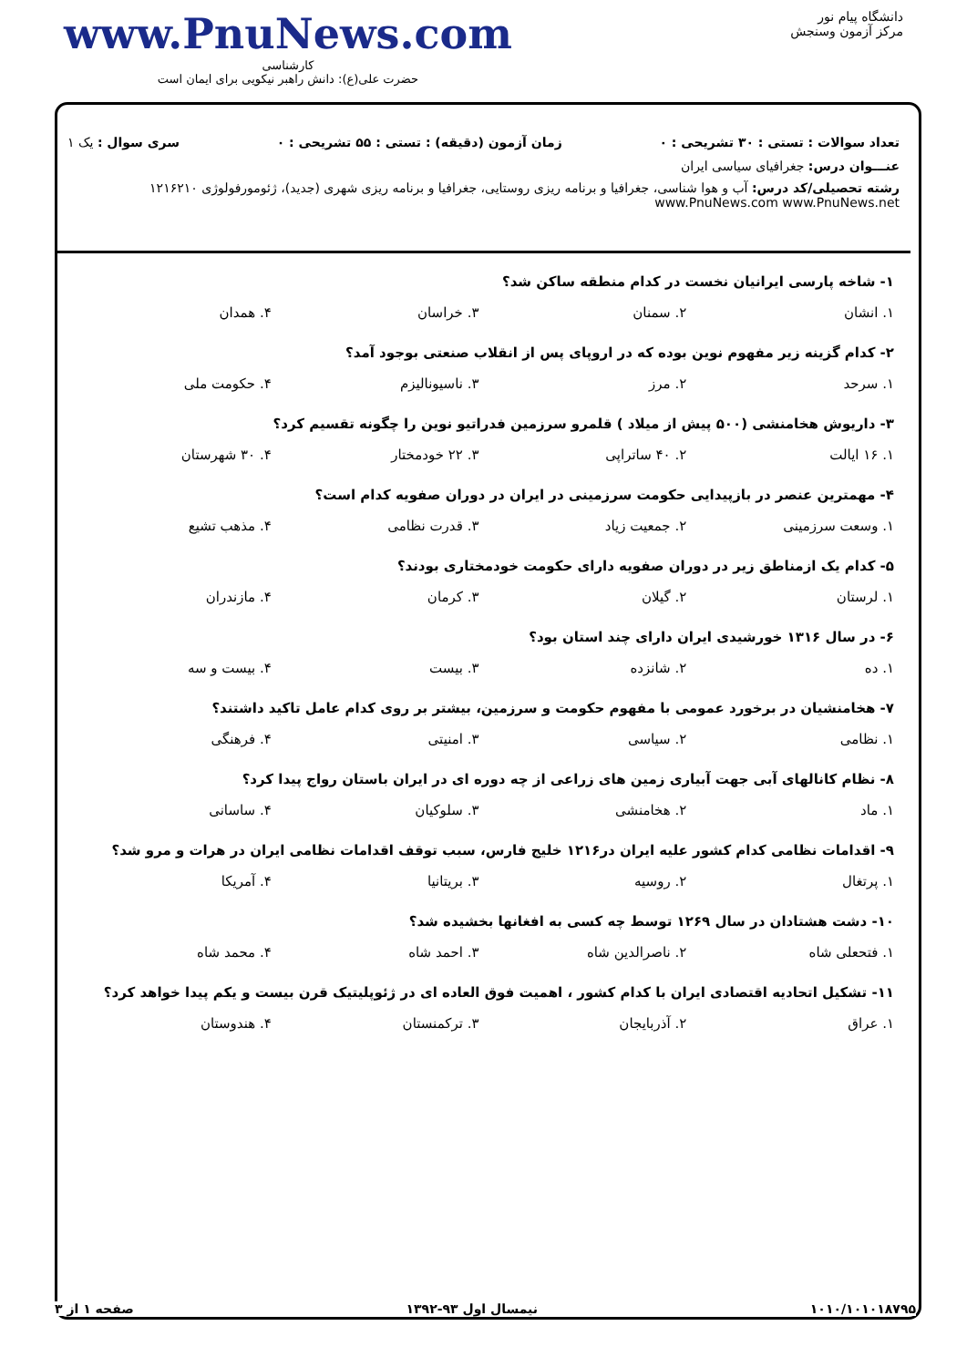دانشگاه پیام نور
مرکز آزمون وسنجش
www.PnuNews.com
کارشناسی
حضرت علی(ع): دانش راهبر نیکویی برای ایمان است
تعداد سوالات : تستی : ۳۰ تشریحی : ۰ زمان آزمون (دقیقه) : تستی : ۵۵ تشریحی : ۰ سری سوال : یک ۱
عنـــوان درس: جغرافیای سیاسی ایران
رشته تحصیلی/کد درس: آب و هوا شناسی، جغرافیا و برنامه ریزی روستایی، جغرافیا و برنامه ریزی شهری (جدید)، ژئومورفولوژی ۱۲۱۶۲۱۰ www.PnuNews.com www.PnuNews.net
۱- شاخه پارسی ایرانیان نخست در کدام منطقه ساکن شد؟
| ۱. انشان | ۲. سمنان | ۳. خراسان | ۴. همدان |
۲- کدام گزینه زیر مفهوم نوین بوده که در اروپای پس از انقلاب صنعتی بوجود آمد؟
| ۱. سرحد | ۲. مرز | ۳. ناسیونالیزم | ۴. حکومت ملی |
۳- داریوش هخامنشی (۵۰۰ پیش از میلاد ) قلمرو سرزمین فدراتیو نوین را چگونه تقسیم کرد؟
| ۱. ۱۶ ایالت | ۲. ۴۰ ساتراپی | ۳. ۲۲ خودمختار | ۴. ۳۰ شهرستان |
۴- مهمترین عنصر در بازپیدایی حکومت سرزمینی در ایران در دوران صفویه کدام است؟
| ۱. وسعت سرزمینی | ۲. جمعیت زیاد | ۳. قدرت نظامی | ۴. مذهب تشیع |
۵- کدام یک ازمناطق زیر در دوران صفویه دارای حکومت خودمختاری بودند؟
| ۱. لرستان | ۲. گیلان | ۳. کرمان | ۴. مازندران |
۶- در سال ۱۳۱۶ خورشیدی ایران دارای چند استان بود؟
| ۱. ده | ۲. شانزده | ۳. بیست | ۴. بیست و سه |
۷- هخامنشیان در برخورد عمومی با مفهوم حکومت و سرزمین، بیشتر بر روی کدام عامل تاکید داشتند؟
| ۱. نظامی | ۲. سیاسی | ۳. امنیتی | ۴. فرهنگی |
۸- نظام کانالهای آبی جهت آبیاری زمین های زراعی از چه دوره ای در ایران باستان رواج پیدا کرد؟
| ۱. ماد | ۲. هخامنشی | ۳. سلوکیان | ۴. ساسانی |
۹- اقدامات نظامی کدام کشور علیه ایران در۱۲۱۶ خلیج فارس، سبب توقف اقدامات نظامی ایران در هرات و مرو شد؟
| ۱. پرتغال | ۲. روسیه | ۳. بریتانیا | ۴. آمریکا |
۱۰- دشت هشتادان در سال ۱۲۶۹ توسط چه کسی به افغانها بخشیده شد؟
| ۱. فتحعلی شاه | ۲. ناصرالدین شاه | ۳. احمد شاه | ۴. محمد شاه |
۱۱- تشکیل اتحادیه اقتصادی ایران با کدام کشور ، اهمیت فوق العاده ای در ژئوپلیتیک قرن بیست و یکم پیدا خواهد کرد؟
| ۱. عراق | ۲. آذربایجان | ۳. ترکمنستان | ۴. هندوستان |
۱۰۱۰/۱۰۱۰۱۸۷۹۵ نیمسال اول ۹۳-۱۳۹۲ صفحه ۱ از ۳